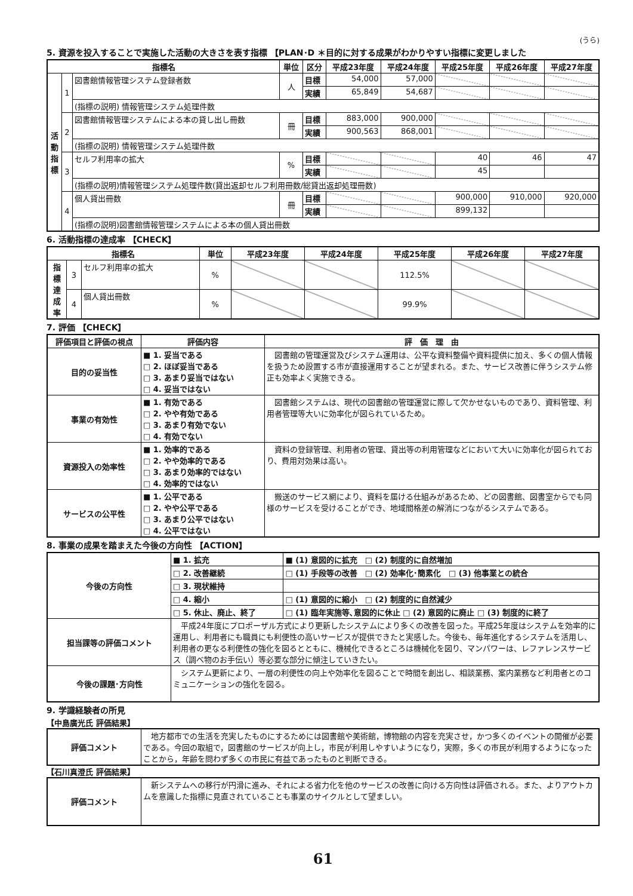(うら)
5. 資源を投入することで実施した活動の大きさを表す指標 【PLAN･D ＊目的に対する成果がわかりやすい指標に変更しました
| 指標名 | | | 単位 | 区分 | 平成23年度 | 平成24年度 | 平成25年度 | 平成26年度 | 平成27年度 |
| --- | --- | --- | --- | --- | --- | --- | --- | --- | --- |
| 活 動 指 標 | 1 | 図書館情報管理システム登録者数 | 人 | 目標 | 54,000 | 57,000 | | | |
| | | | | 実績 | 65,849 | 54,687 | | | |
| | | (指標の説明) 情報管理システム処理件数 | | | | | | | |
| | 2 | 図書館情報管理システムによる本の貸し出し冊数 | 冊 | 目標 | 883,000 | 900,000 | | | |
| | | | | 実績 | 900,563 | 868,001 | | | |
| | | (指標の説明) 情報管理システム処理件数 | | | | | | | |
| | 3 | セルフ利用率の拡大 | % | 目標 | | | 40 | 46 | 47 |
| | | | | 実績 | | | 45 | | |
| | | (指標の説明)情報管理システム処理件数(貸出返却セルフ利用冊数/総貸出返却処理冊数) | | | | | | | |
| | 4 | 個人貸出冊数 | 冊 | 目標 | | | 900,000 | 910,000 | 920,000 |
| | | | | 実績 | | | 899,132 | | |
| | | (指標の説明)図書館情報管理システムによる本の個人貸出冊数 | | | | | | | |
6. 活動指標の達成率 【CHECK】
| 指標名 | | | 単位 | 平成23年度 | 平成24年度 | 平成25年度 | 平成26年度 | 平成27年度 |
| --- | --- | --- | --- | --- | --- | --- | --- | --- |
| 指 標 達 成 率 | 3 | セルフ利用率の拡大 | % | | | 112.5% | | |
| | 4 | 個人貸出冊数 | % | | | 99.9% | | |
7. 評価 【CHECK】
| 評価項目と評価の視点 | 評価内容 | 評 価 理 由 |
| --- | --- | --- |
| 目的の妥当性 | ■ 1. 妥当である □ 2. ほぼ妥当である □ 3. あまり妥当ではない □ 4. 妥当ではない | 図書館の管理運営及びシステム運用は、公平な資料整備や資料提供に加え、多くの個人情報を扱うため設置する市が直接運用することが望まれる。また、サービス改善に伴うシステム修正も効率よく実施できる。 |
| 事業の有効性 | ■ 1. 有効である □ 2. やや有効である □ 3. あまり有効でない □ 4. 有効でない | 図書館システムは、現代の図書館の管理運営に際して欠かせないものであり、資料管理、利用者管理等大いに効率化が図られているため。 |
| 資源投入の効率性 | ■ 1. 効率的である □ 2. やや効率的である □ 3. あまり効率的ではない □ 4. 効率的ではない | 資料の登録管理、利用者の管理、貸出等の利用管理などにおいて大いに効率化が図られており、費用対効果は高い。 |
| サービスの公平性 | ■ 1. 公平である □ 2. やや公平である □ 3. あまり公平ではない □ 4. 公平ではない | 搬送のサービス網により、資料を届ける仕組みがあるため、どの図書館、図書室からでも同様のサービスを受けることができ、地域間格差の解消につながるシステムである。 |
8. 事業の成果を踏まえた今後の方向性 【ACTION】
| 今後の方向性 | ■ 1. 拡充 | ■ (1) 意図的に拡充 □ (2) 制度的に自然増加 |
| | □ 2. 改善継続 | □ (1) 手段等の改善 □ (2) 効率化･簡素化 □ (3) 他事業との統合 |
| | □ 3. 現状維持 | |
| | □ 4. 縮小 | □ (1) 意図的に縮小 □ (2) 制度的に自然減少 |
| | □ 5. 休止、廃止、終了 | □ (1) 臨年実施等､意図的に休止 □ (2) 意図的に廃止 □ (3) 制度的に終了 |
| 担当課等の評価コメント | 平成24年度にプロポーザル方式により更新したシステムにより多くの改善を図った。平成25年度はシステムを効率的に運用し、利用者にも職員にも利便性の高いサービスが提供できたと実感した。今後も、毎年進化するシステムを活用し、利用者の更なる利便性の強化を図るとともに、機械化できるところは機械化を図り、マンパワーは、レファレンスサービス（調べ物のお手伝い）等必要な部分に傾注していきたい。 | |
| 今後の課題･方向性 | システム更新により、一層の利便性の向上や効率化を図ることで時間を創出し、相談業務、案内業務など利用者とのコミュニケーションの強化を図る。 | |
9. 学識経験者の所見
【中島廣光氏 評価結果】
| 評価コメント | 地方都市での生活を充実したものにするためには図書館や美術館，博物館の内容を充実させ，かつ多くのイベントの開催が必要である。今回の取組で，図書館のサービスが向上し，市民が利用しやすいようになり，実際，多くの市民が利用するようになったことから，年齢を問わず多くの市民に有益であったものと判断できる。 |
【石川真澄氏 評価結果】
| 評価コメント | 新システムへの移行が円滑に進み、それによる省力化を他のサービスの改善に向ける方向性は評価される。また、よりアウトカムを意識した指標に見直されていることも事業のサイクルとして望ましい。 |
61